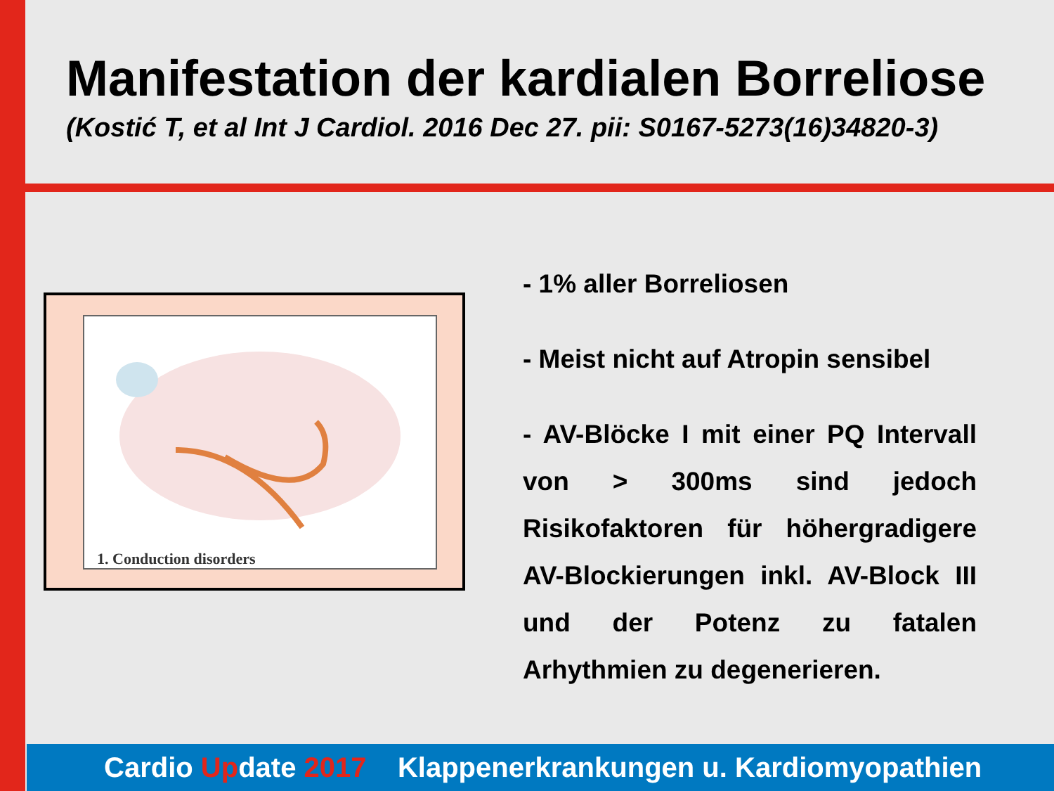Manifestation der kardialen Borreliose
(Kostić T, et al Int J Cardiol. 2016 Dec 27. pii: S0167-5273(16)34820-3)
1. Conduction disorders
- 1% aller Borreliosen
- Meist nicht auf Atropin sensibel
- AV-Blöcke I mit einer PQ Intervall von > 300ms sind jedoch Risikofaktoren für höhergradigere AV-Blockierungen inkl. AV-Block III und der Potenz zu fatalen Arhythmien zu degenerieren.
Cardio Update 2017 Klappenerkrankungen u. Kardiomyopathien